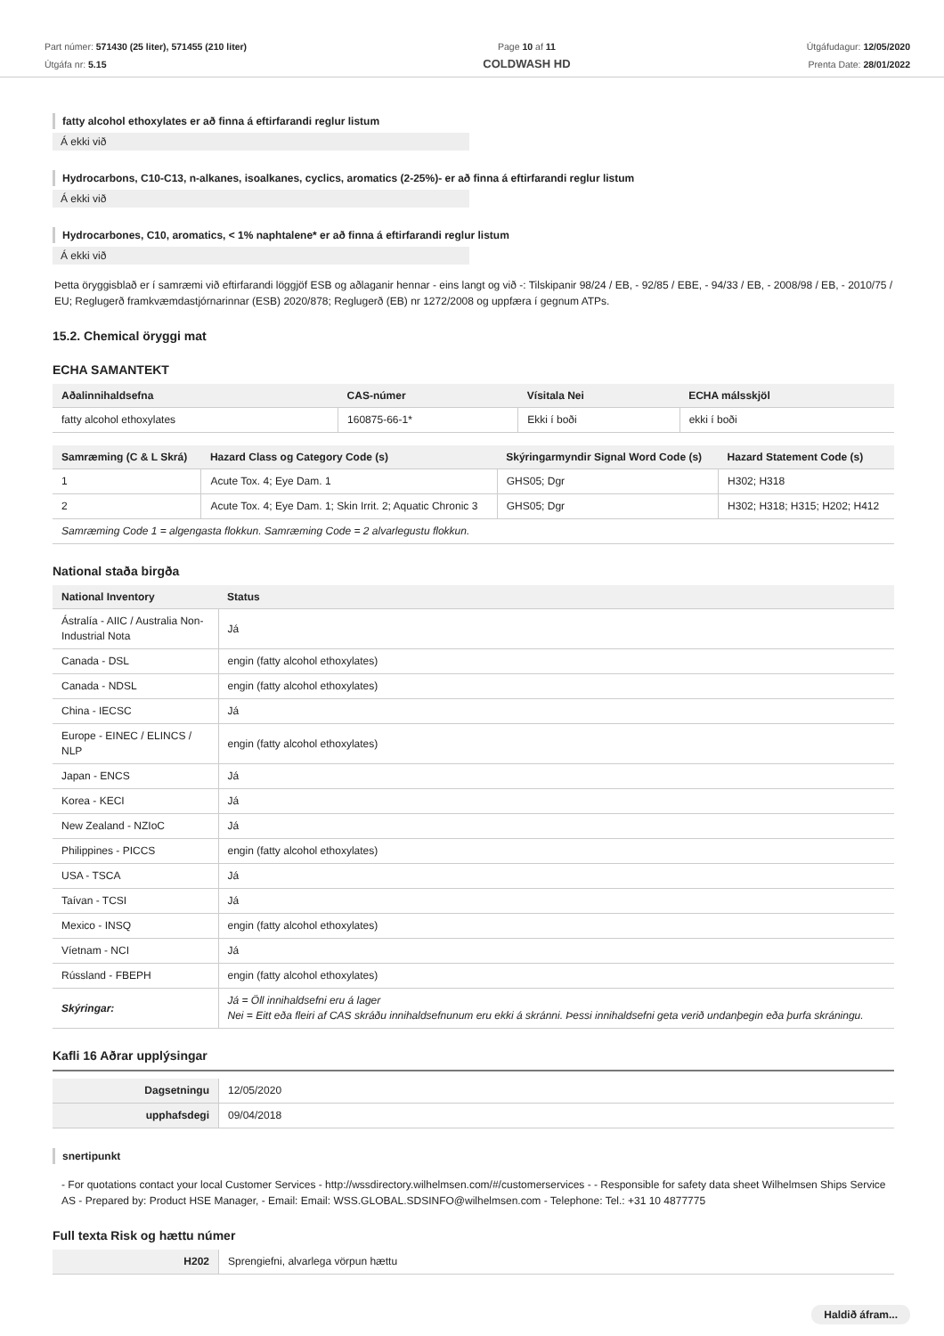Part númer: 571430 (25 liter), 571455 (210 liter)
Útgáfa nr: 5.15
Page 10 af 11
COLDWASH HD
Útgáfudagur: 12/05/2020
Prenta Date: 28/01/2022
fatty alcohol ethoxylates er að finna á eftirfarandi reglur listum
Á ekki við
Hydrocarbons, C10-C13, n-alkanes, isoalkanes, cyclics, aromatics (2-25%)- er að finna á eftirfarandi reglur listum
Á ekki við
Hydrocarbones, C10, aromatics, < 1% naphtalene* er að finna á eftirfarandi reglur listum
Á ekki við
Þetta öryggisblað er í samræmi við eftirfarandi löggjöf ESB og aðlaganir hennar - eins langt og við -: Tilskipanir 98/24 / EB, - 92/85 / EBE, - 94/33 / EB, - 2008/98 / EB, - 2010/75 / EU; Reglugerð framkvæmdastjórnarinnar (ESB) 2020/878; Reglugerð (EB) nr 1272/2008 og uppfæra í gegnum ATPs.
15.2. Chemical öryggi mat
ECHA SAMANTEKT
| Aðalinnihaldsefna | CAS-númer | Vísitala Nei | ECHA málsskjöl |
| --- | --- | --- | --- |
| fatty alcohol ethoxylates | 160875-66-1* | Ekki í boði | ekki í boði |
| Samræming (C & L Skrá) | Hazard Class og Category Code (s) | Skýringarmyndir Signal Word Code (s) | Hazard Statement Code (s) |
| --- | --- | --- | --- |
| 1 | Acute Tox. 4; Eye Dam. 1 | GHS05; Dgr | H302; H318 |
| 2 | Acute Tox. 4; Eye Dam. 1; Skin Irrit. 2; Aquatic Chronic 3 | GHS05; Dgr | H302; H318; H315; H202; H412 |
| Samræming Code 1 = algengasta flokkun. Samræming Code = 2 alvarlegustu flokkun. | | | |
National staða birgða
| National Inventory | Status |
| --- | --- |
| Ástralía - AIIC / Australia Non-Industrial Nota | Já |
| Canada - DSL | engin (fatty alcohol ethoxylates) |
| Canada - NDSL | engin (fatty alcohol ethoxylates) |
| China - IECSC | Já |
| Europe - EINEC / ELINCS / NLP | engin (fatty alcohol ethoxylates) |
| Japan - ENCS | Já |
| Korea - KECI | Já |
| New Zealand - NZIoC | Já |
| Philippines - PICCS | engin (fatty alcohol ethoxylates) |
| USA - TSCA | Já |
| Taívan - TCSI | Já |
| Mexico - INSQ | engin (fatty alcohol ethoxylates) |
| Víetnam - NCI | Já |
| Rússland - FBEPH | engin (fatty alcohol ethoxylates) |
| Skýringar: | Já = Öll innihaldsefni eru á lager Nei = Eitt eða fleiri af CAS skráðu innihaldsefnunum eru ekki á skránni. Þessi innihaldsefni geta verið undanþegin eða þurfa skráningu. |
Kafli 16 Aðrar upplýsingar
| Dagsetningu | 12/05/2020 |
| upphafsdegi | 09/04/2018 |
snertipunkt
- For quotations contact your local Customer Services - http://wssdirectory.wilhelmsen.com/#/customerservices - - Responsible for safety data sheet Wilhelmsen Ships Service AS - Prepared by: Product HSE Manager, - Email: Email: WSS.GLOBAL.SDSINFO@wilhelmsen.com - Telephone: Tel.: +31 10 4877775
Full texta Risk og hættu númer
| H202 | Sprengiefni, alvarlega vörpun hættu |
Haldið áfram...